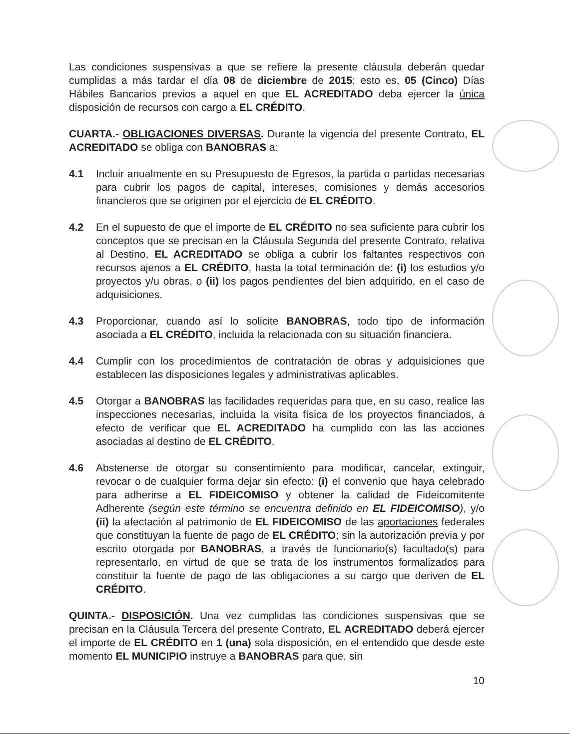Las condiciones suspensivas a que se refiere la presente cláusula deberán quedar cumplidas a más tardar el día 08 de diciembre de 2015; esto es, 05 (Cinco) Días Hábiles Bancarios previos a aquel en que EL ACREDITADO deba ejercer la única disposición de recursos con cargo a EL CRÉDITO.
CUARTA.- OBLIGACIONES DIVERSAS. Durante la vigencia del presente Contrato, EL ACREDITADO se obliga con BANOBRAS a:
4.1 Incluir anualmente en su Presupuesto de Egresos, la partida o partidas necesarias para cubrir los pagos de capital, intereses, comisiones y demás accesorios financieros que se originen por el ejercicio de EL CRÉDITO.
4.2 En el supuesto de que el importe de EL CRÉDITO no sea suficiente para cubrir los conceptos que se precisan en la Cláusula Segunda del presente Contrato, relativa al Destino, EL ACREDITADO se obliga a cubrir los faltantes respectivos con recursos ajenos a EL CRÉDITO, hasta la total terminación de: (i) los estudios y/o proyectos y/u obras, o (ii) los pagos pendientes del bien adquirido, en el caso de adquisiciones.
4.3 Proporcionar, cuando así lo solicite BANOBRAS, todo tipo de información asociada a EL CRÉDITO, incluida la relacionada con su situación financiera.
4.4 Cumplir con los procedimientos de contratación de obras y adquisiciones que establecen las disposiciones legales y administrativas aplicables.
4.5 Otorgar a BANOBRAS las facilidades requeridas para que, en su caso, realice las inspecciones necesarias, incluida la visita física de los proyectos financiados, a efecto de verificar que EL ACREDITADO ha cumplido con las las acciones asociadas al destino de EL CRÉDITO.
4.6 Abstenerse de otorgar su consentimiento para modificar, cancelar, extinguir, revocar o de cualquier forma dejar sin efecto: (i) el convenio que haya celebrado para adherirse a EL FIDEICOMISO y obtener la calidad de Fideicomitente Adherente (según este término se encuentra definido en EL FIDEICOMISO), y/o (ii) la afectación al patrimonio de EL FIDEICOMISO de las aportaciones federales que constituyan la fuente de pago de EL CRÉDITO; sin la autorización previa y por escrito otorgada por BANOBRAS, a través de funcionario(s) facultado(s) para representarlo, en virtud de que se trata de los instrumentos formalizados para constituir la fuente de pago de las obligaciones a su cargo que deriven de EL CRÉDITO.
QUINTA.- DISPOSICIÓN. Una vez cumplidas las condiciones suspensivas que se precisan en la Cláusula Tercera del presente Contrato, EL ACREDITADO deberá ejercer el importe de EL CRÉDITO en 1 (una) sola disposición, en el entendido que desde este momento EL MUNICIPIO instruye a BANOBRAS para que, sin
10